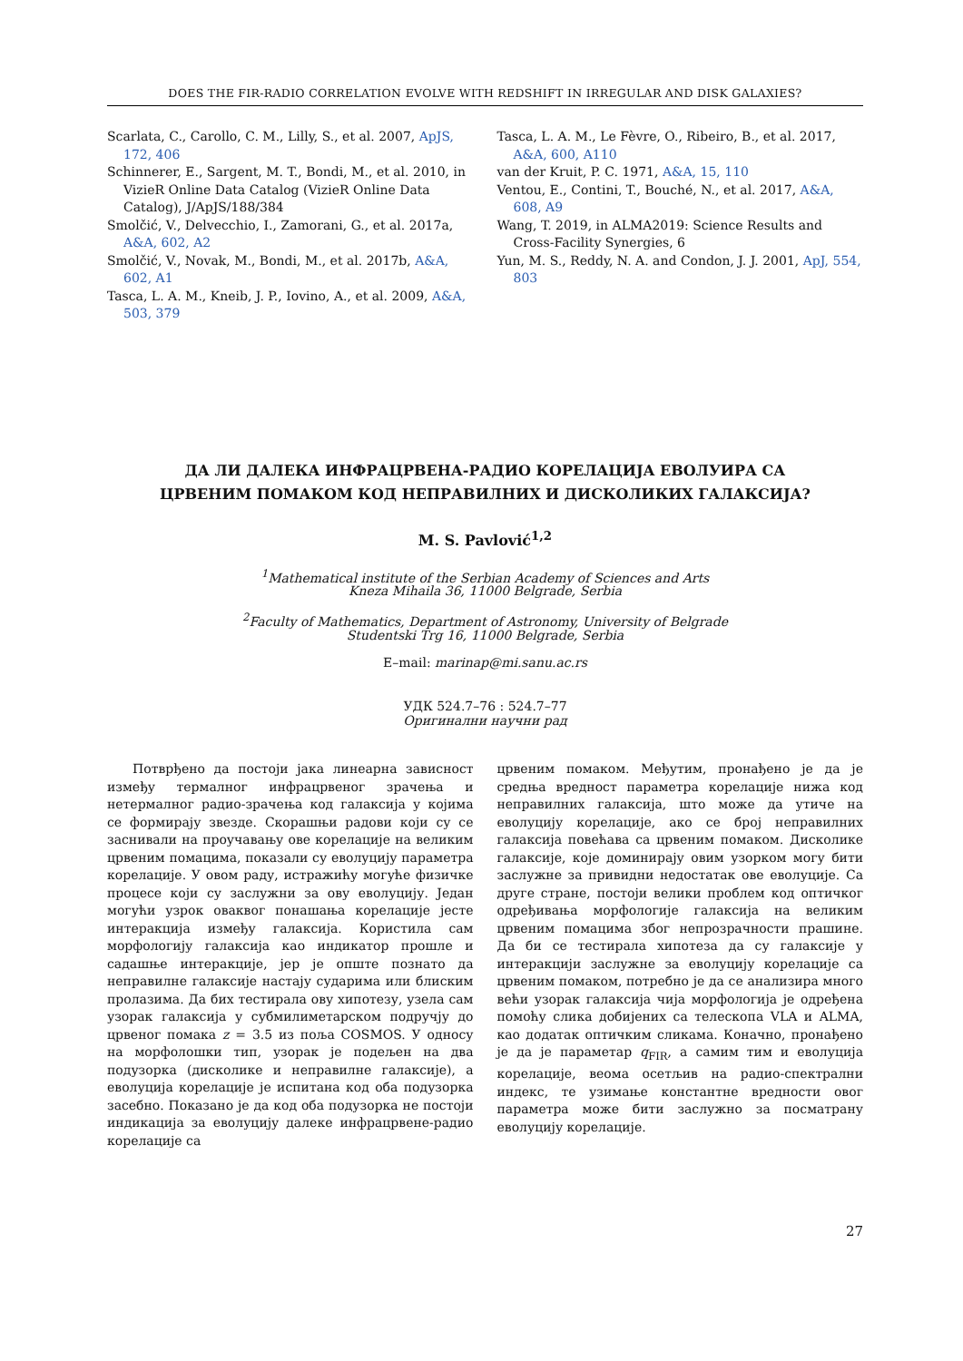DOES THE FIR-RADIO CORRELATION EVOLVE WITH REDSHIFT IN IRREGULAR AND DISK GALAXIES?
Scarlata, C., Carollo, C. M., Lilly, S., et al. 2007, ApJS, 172, 406
Schinnerer, E., Sargent, M. T., Bondi, M., et al. 2010, in VizieR Online Data Catalog (VizieR Online Data Catalog), J/ApJS/188/384
Smolčić, V., Delvecchio, I., Zamorani, G., et al. 2017a, A&A, 602, A2
Smolčić, V., Novak, M., Bondi, M., et al. 2017b, A&A, 602, A1
Tasca, L. A. M., Kneib, J. P., Iovino, A., et al. 2009, A&A, 503, 379
Tasca, L. A. M., Le Fèvre, O., Ribeiro, B., et al. 2017, A&A, 600, A110
van der Kruit, P. C. 1971, A&A, 15, 110
Ventou, E., Contini, T., Bouché, N., et al. 2017, A&A, 608, A9
Wang, T. 2019, in ALMA2019: Science Results and Cross-Facility Synergies, 6
Yun, M. S., Reddy, N. A. and Condon, J. J. 2001, ApJ, 554, 803
ДА ЛИ ДАЛЕКА ИНФРАЦРВЕНА-РАДИО КОРЕЛАЦИЈА ЕВОЛУИРА СА
ЦРВЕНИМ ПОМАКОМ КОД НЕПРАВИЛНИХ И ДИСКОЛИКИХ ГАЛАКСИЈА?
M. S. Pavlović<sup>1,2</sup>
<sup>1</sup> Mathematical institute of the Serbian Academy of Sciences and Arts
Kneza Mihaila 36, 11000 Belgrade, Serbia
<sup>2</sup> Faculty of Mathematics, Department of Astronomy, University of Belgrade
Studentski Trg 16, 11000 Belgrade, Serbia
E–mail: marinap@mi.sanu.ac.rs
УДК 524.7–76 : 524.7–77
Оригинални научни рад
  Потврђено да постоји јака линеарна зависност између термалног инфрацрвеног зрачења и нетермалног радио-зрачења код галаксија у којима се формирају звезде. Скорашњи радови који су се заснивали на проучавању ове корелације на великим црвеним помацима, показали су еволуцију параметра корелације. У овом раду, истражићу могуће физичке процесе који су заслужни за ову еволуцију. Један могући узрок оваквог понашања корелације јесте интеракција између галаксија. Користила сам морфологију галаксија као индикатор прошле и садашње интеракције, јер је опште познато да неправилне галаксије настају сударима или блиским пролазима. Да бих тестирала ову хипотезу, узела сам узорак галаксија у субмилиметарском подручју до црвеног помака z = 3.5 из поља COSMOS. У односу на морфолошки тип, узорак је подељен на два подузорка (дисколике и неправилне галаксије), а еволуција корелације је испитана код оба подузорка засебно. Показано је да код оба подузорка не постоји индикација за еволуцију далеке инфрацрвене-радио корелације са
црвеним помаком. Међутим, пронађено је да је средња вредност параметра корелације нижа код неправилних галаксија, што може да утиче на еволуцију корелације, ако се број неправилних галаксија повећава са црвеним помаком. Дисколике галаксије, које доминирају овим узорком могу бити заслужне за привидни недостатак ове еволуције. Са друге стране, постоји велики проблем код оптичког одређивања морфологије галаксија на великим црвеним помацима због непрозрачности прашине. Да би се тестирала хипотеза да су галаксије у интеракцији заслужне за еволуцију корелације са црвеним помаком, потребно је да се анализира много већи узорак галаксија чија морфологија је одређена помоћу слика добијених са телескопа VLA и ALMA, као додатак оптичким сликама. Коначно, пронађено је да је параметар q<sub>FIR</sub>, а самим тим и еволуција корелације, веома осетљив на радио-спектрални индекс, те узимање константне вредности овог параметра може бити заслужно за посматрану еволуцију корелације.
27